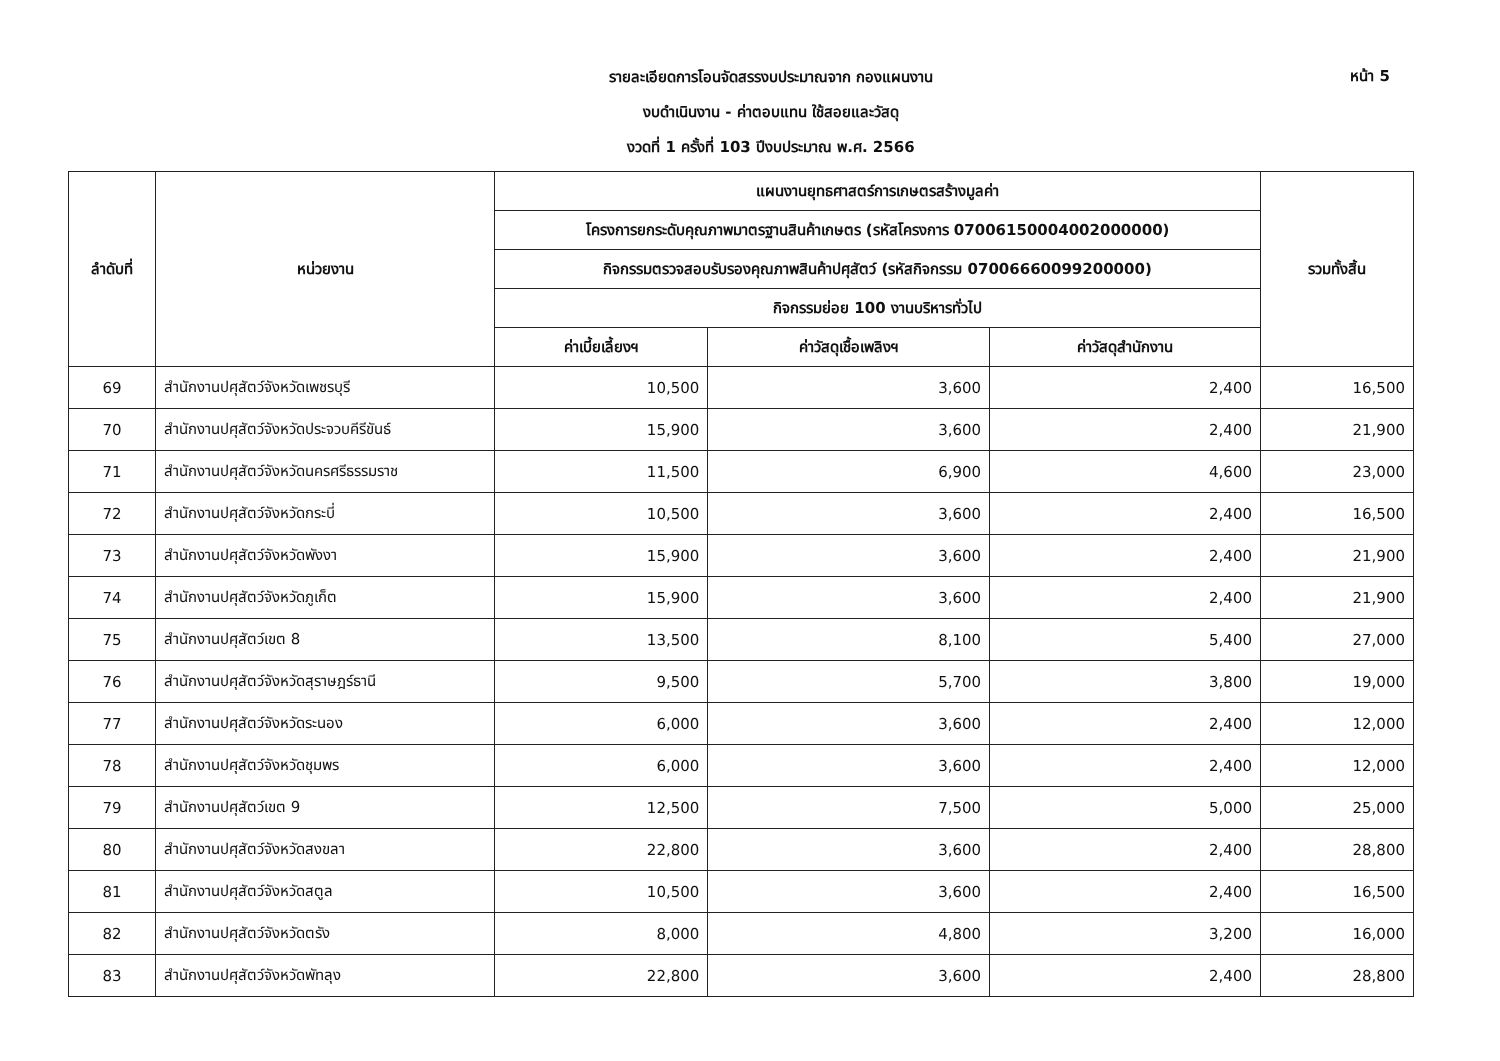หน้า 5
รายละเอียดการโอนจัดสรรงบประมาณจาก กองแผนงาน
งบดำเนินงาน - ค่าตอบแทน ใช้สอยและวัสดุ
งวดที่ 1 ครั้งที่ 103 ปีงบประมาณ พ.ศ. 2566
| ลำดับที่ | หน่วยงาน | แผนงานยุทธศาสตร์การเกษตรสร้างมูลค่า | | | รวมทั้งสิ้น |
| --- | --- | --- | --- | --- | --- |
| | | โครงการยกระดับคุณภาพมาตรฐานสินค้าเกษตร (รหัสโครงการ 07006150004002000000) | | | |
| | | กิจกรรมตรวจสอบรับรองคุณภาพสินค้าปศุสัตว์ (รหัสกิจกรรม 07006660099200000) | | | |
| | | กิจกรรมย่อย 100 งานบริหารทั่วไป | | | |
| | | ค่าเบี้ยเลี้ยงฯ | ค่าวัสดุเชื้อเพลิงฯ | ค่าวัสดุสำนักงาน | |
| 69 | สำนักงานปศุสัตว์จังหวัดเพชรบุรี | 10,500 | 3,600 | 2,400 | 16,500 |
| 70 | สำนักงานปศุสัตว์จังหวัดประจวบคีรีขันธ์ | 15,900 | 3,600 | 2,400 | 21,900 |
| 71 | สำนักงานปศุสัตว์จังหวัดนครศรีธรรมราช | 11,500 | 6,900 | 4,600 | 23,000 |
| 72 | สำนักงานปศุสัตว์จังหวัดกระบี่ | 10,500 | 3,600 | 2,400 | 16,500 |
| 73 | สำนักงานปศุสัตว์จังหวัดพังงา | 15,900 | 3,600 | 2,400 | 21,900 |
| 74 | สำนักงานปศุสัตว์จังหวัดภูเก็ต | 15,900 | 3,600 | 2,400 | 21,900 |
| 75 | สำนักงานปศุสัตว์เขต 8 | 13,500 | 8,100 | 5,400 | 27,000 |
| 76 | สำนักงานปศุสัตว์จังหวัดสุราษฎร์ธานี | 9,500 | 5,700 | 3,800 | 19,000 |
| 77 | สำนักงานปศุสัตว์จังหวัดระนอง | 6,000 | 3,600 | 2,400 | 12,000 |
| 78 | สำนักงานปศุสัตว์จังหวัดชุมพร | 6,000 | 3,600 | 2,400 | 12,000 |
| 79 | สำนักงานปศุสัตว์เขต 9 | 12,500 | 7,500 | 5,000 | 25,000 |
| 80 | สำนักงานปศุสัตว์จังหวัดสงขลา | 22,800 | 3,600 | 2,400 | 28,800 |
| 81 | สำนักงานปศุสัตว์จังหวัดสตูล | 10,500 | 3,600 | 2,400 | 16,500 |
| 82 | สำนักงานปศุสัตว์จังหวัดตรัง | 8,000 | 4,800 | 3,200 | 16,000 |
| 83 | สำนักงานปศุสัตว์จังหวัดพัทลุง | 22,800 | 3,600 | 2,400 | 28,800 |